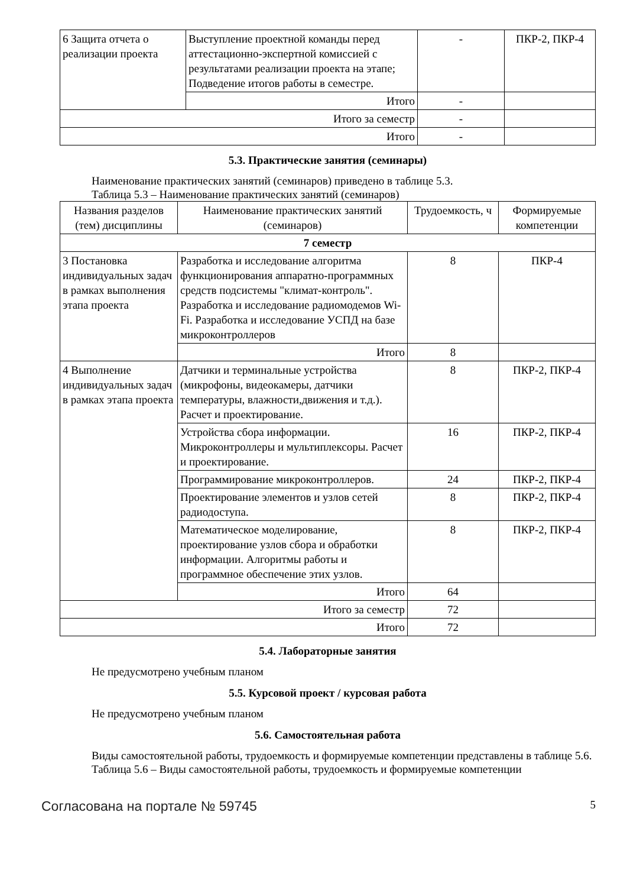| 6 Защита отчета о реализации проекта | Выступление проектной команды перед аттестационно-экспертной комиссией с результатами реализации проекта на этапе; Подведение итогов работы в семестре. | - | ПКР-2, ПКР-4 |
| | Итого | - | |
| Итого за семестр | | - | |
| Итого | | - | |
5.3. Практические занятия (семинары)
Наименование практических занятий (семинаров) приведено в таблице 5.3.
Таблица 5.3 – Наименование практических занятий (семинаров)
| Названия разделов (тем) дисциплины | Наименование практических занятий (семинаров) | Трудоемкость, ч | Формируемые компетенции |
| --- | --- | --- | --- |
| 7 семестр | | | |
| 3 Постановка индивидуальных задач в рамках выполнения этапа проекта | Разработка и исследование алгоритма функционирования аппаратно-программных средств подсистемы "климат-контроль". Разработка и исследование радиомодемов Wi-Fi. Разработка и исследование УСПД на базе микроконтроллеров | 8 | ПКР-4 |
| | Итого | 8 | |
| 4 Выполнение индивидуальных задач в рамках этапа проекта | Датчики и терминальные устройства (микрофоны, видеокамеры, датчики температуры, влажности,движения и т.д.). Расчет и проектирование. | 8 | ПКР-2, ПКР-4 |
| | Устройства сбора информации. Микроконтроллеры и мультиплексоры. Расчет и проектирование. | 16 | ПКР-2, ПКР-4 |
| | Программирование микроконтроллеров. | 24 | ПКР-2, ПКР-4 |
| | Проектирование элементов и узлов сетей радиодоступа. | 8 | ПКР-2, ПКР-4 |
| | Математическое моделирование, проектирование узлов сбора и обработки информации. Алгоритмы работы и программное обеспечение этих узлов. | 8 | ПКР-2, ПКР-4 |
| | Итого | 64 | |
| Итого за семестр | | 72 | |
| Итого | | 72 | |
5.4. Лабораторные занятия
Не предусмотрено учебным планом
5.5. Курсовой проект / курсовая работа
Не предусмотрено учебным планом
5.6. Самостоятельная работа
Виды самостоятельной работы, трудоемкость и формируемые компетенции представлены в таблице 5.6.
Таблица 5.6 – Виды самостоятельной работы, трудоемкость и формируемые компетенции
Согласована на портале № 59745 5